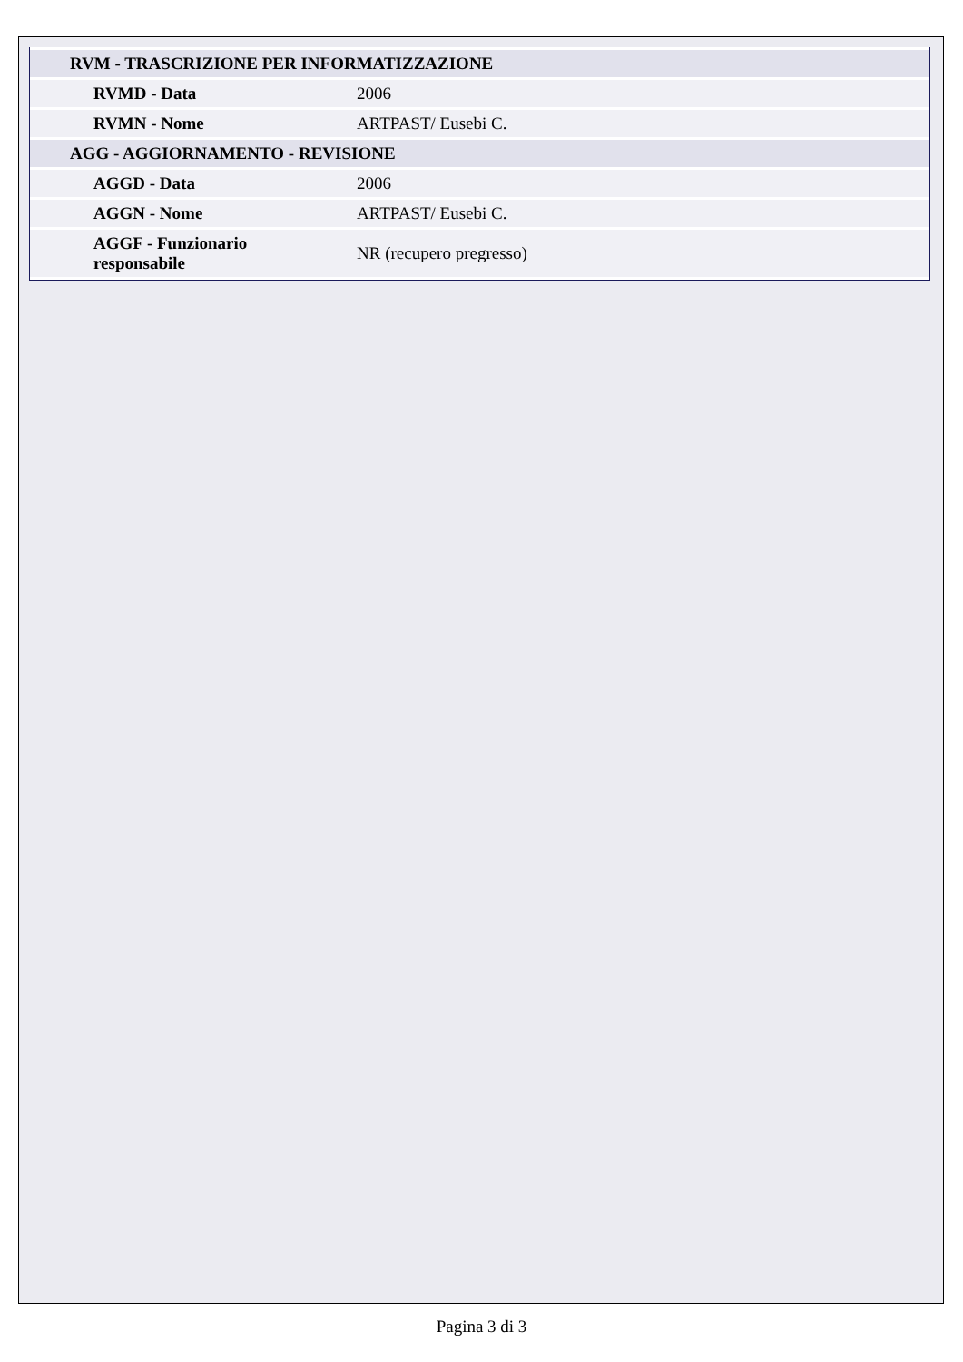| RVM - TRASCRIZIONE PER INFORMATIZZAZIONE | |
| RVMD - Data | 2006 |
| RVMN - Nome | ARTPAST/ Eusebi C. |
| AGG - AGGIORNAMENTO - REVISIONE | |
| AGGD - Data | 2006 |
| AGGN - Nome | ARTPAST/ Eusebi C. |
| AGGF - Funzionario responsabile | NR (recupero pregresso) |
Pagina 3 di 3